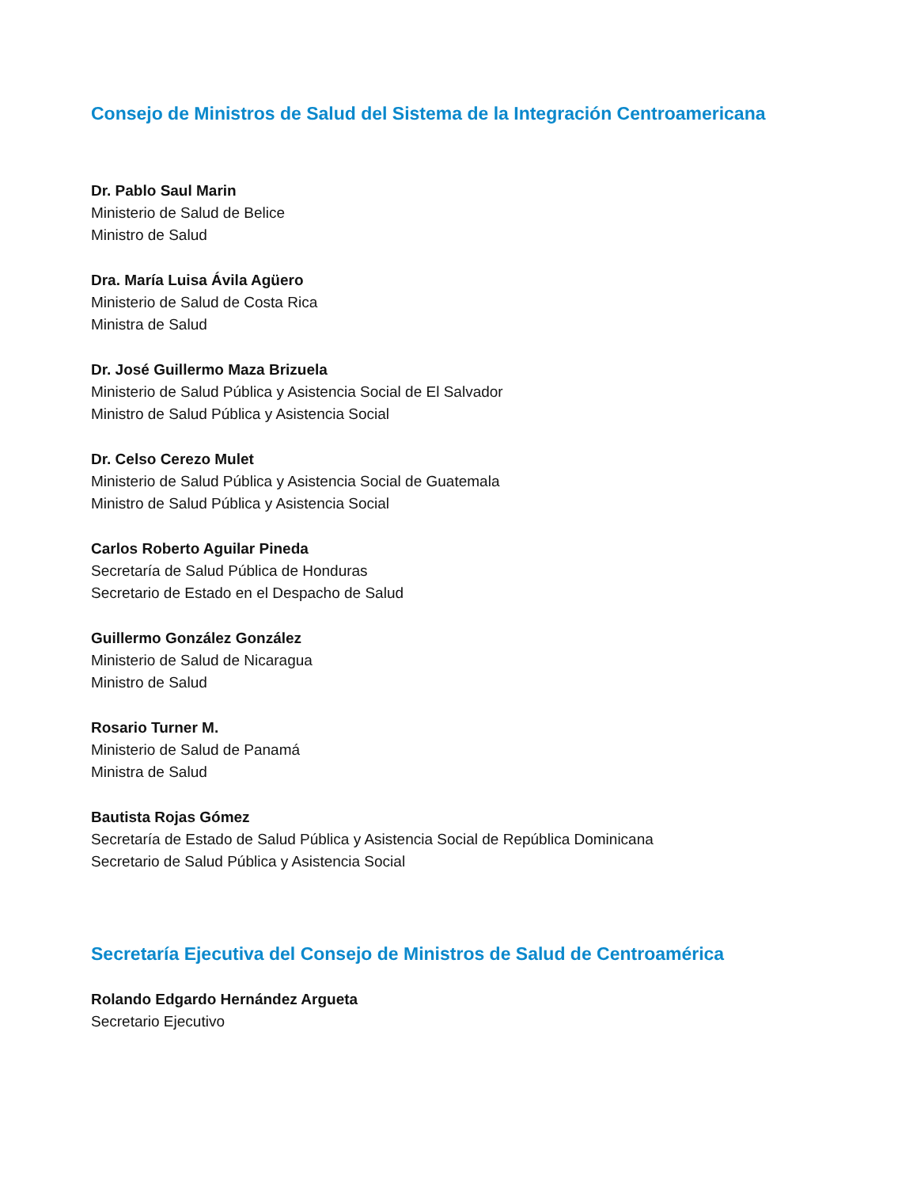Consejo de Ministros de Salud del Sistema de la Integración Centroamericana
Dr. Pablo Saul Marin
Ministerio de Salud de Belice
Ministro de Salud
Dra. María Luisa Ávila Agüero
Ministerio de Salud de Costa Rica
Ministra de Salud
Dr. José Guillermo Maza Brizuela
Ministerio de Salud Pública y Asistencia Social de El Salvador
Ministro de Salud Pública y Asistencia Social
Dr. Celso Cerezo Mulet
Ministerio de Salud Pública y Asistencia Social de Guatemala
Ministro de Salud Pública y Asistencia Social
Carlos Roberto Aguilar Pineda
Secretaría de Salud Pública de Honduras
Secretario de Estado en el Despacho de Salud
Guillermo González González
Ministerio de Salud de Nicaragua
Ministro de Salud
Rosario Turner M.
Ministerio de Salud de Panamá
Ministra de Salud
Bautista Rojas Gómez
Secretaría de Estado de Salud Pública y Asistencia Social de República Dominicana
Secretario de Salud Pública y Asistencia Social
Secretaría Ejecutiva del Consejo de Ministros de Salud de Centroamérica
Rolando Edgardo Hernández Argueta
Secretario Ejecutivo